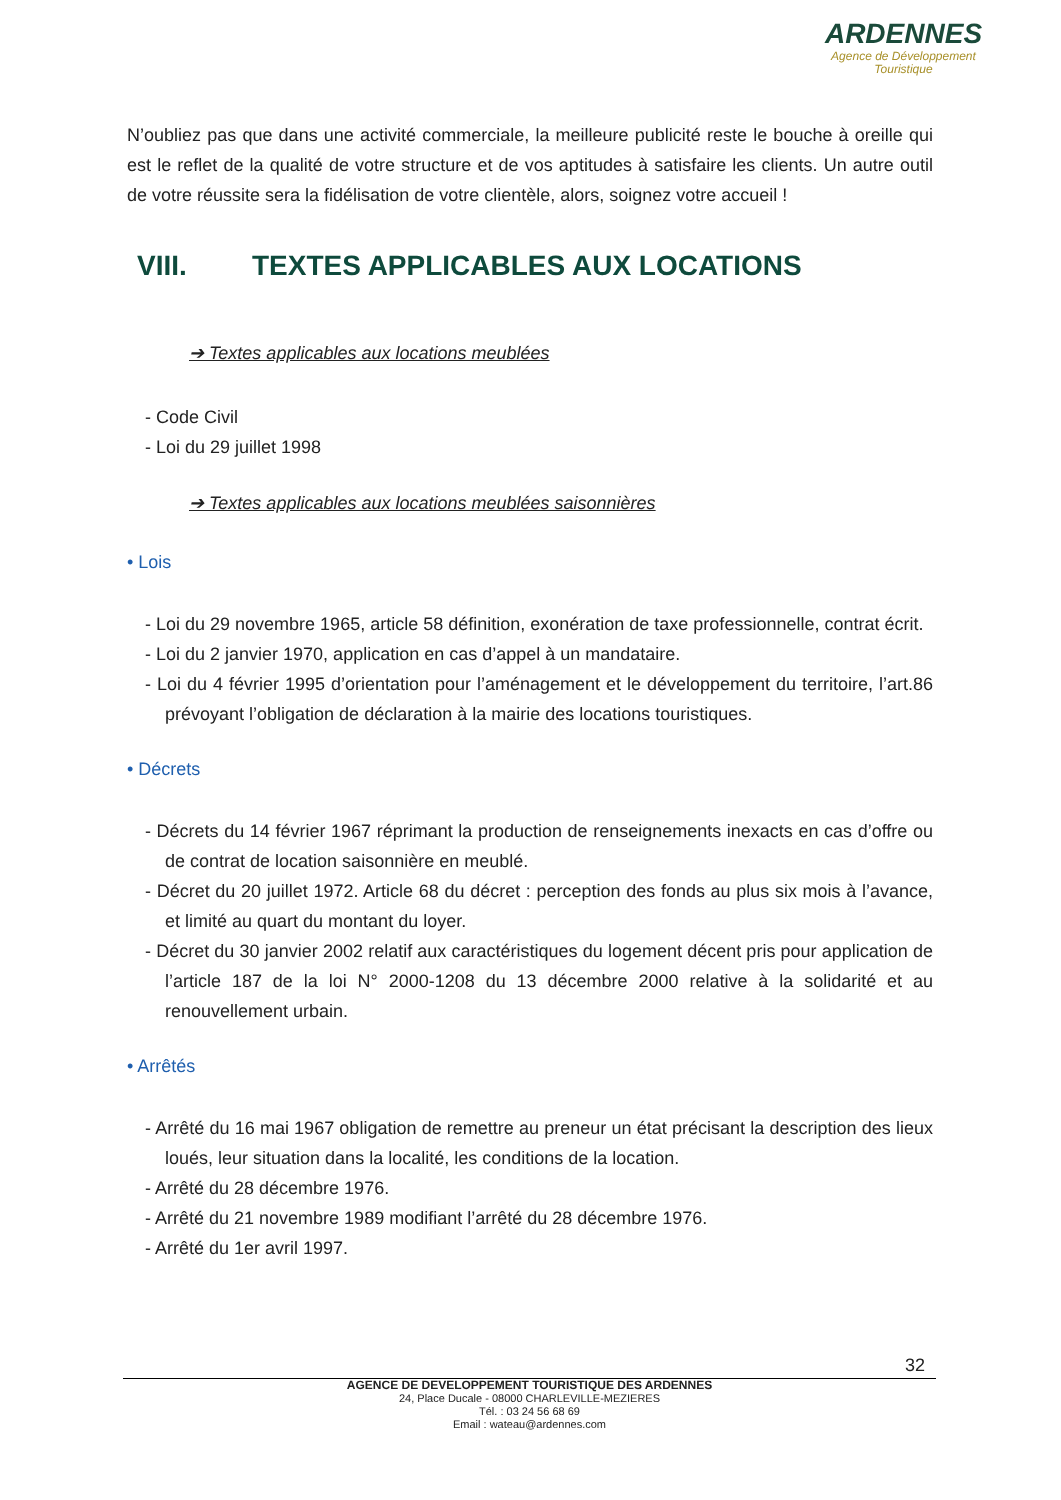ARDENNES
Agence de Développement
Touristique
N’oubliez pas que dans une activité commerciale, la meilleure publicité reste le bouche à oreille qui est le reflet de la qualité de votre structure et de vos aptitudes à satisfaire les clients. Un autre outil de votre réussite sera la fidélisation de votre clientèle, alors, soignez votre accueil !
VIII. TEXTES APPLICABLES AUX LOCATIONS
➔ Textes applicables aux locations meublées
- Code Civil
- Loi du 29 juillet 1998
➔ Textes applicables aux locations meublées saisonnières
• Lois
- Loi du 29 novembre 1965, article 58 définition, exonération de taxe professionnelle, contrat écrit.
- Loi du 2 janvier 1970, application en cas d’appel à un mandataire.
- Loi du 4 février 1995 d’orientation pour l’aménagement et le développement du territoire, l’art.86 prévoyant l’obligation de déclaration à la mairie des locations touristiques.
• Décrets
- Décrets du 14 février 1967 réprimant la production de renseignements inexacts en cas d’offre ou de contrat de location saisonnière en meublé.
- Décret du 20 juillet 1972. Article 68 du décret : perception des fonds au plus six mois à l’avance, et limité au quart du montant du loyer.
- Décret du 30 janvier 2002 relatif aux caractéristiques du logement décent pris pour application de l’article 187 de la loi N° 2000-1208 du 13 décembre 2000 relative à la solidarité et au renouvellement urbain.
• Arrêtés
- Arrêté du 16 mai 1967 obligation de remettre au preneur un état précisant la description des lieux loués, leur situation dans la localité, les conditions de la location.
- Arrêté du 28 décembre 1976.
- Arrêté du 21 novembre 1989 modifiant l’arrêté du 28 décembre 1976.
- Arrêté du 1er avril 1997.
32
AGENCE DE DEVELOPPEMENT TOURISTIQUE DES ARDENNES
24, Place Ducale - 08000 CHARLEVILLE-MEZIERES
Tél. : 03 24 56 68 69
Email : wateau@ardennes.com